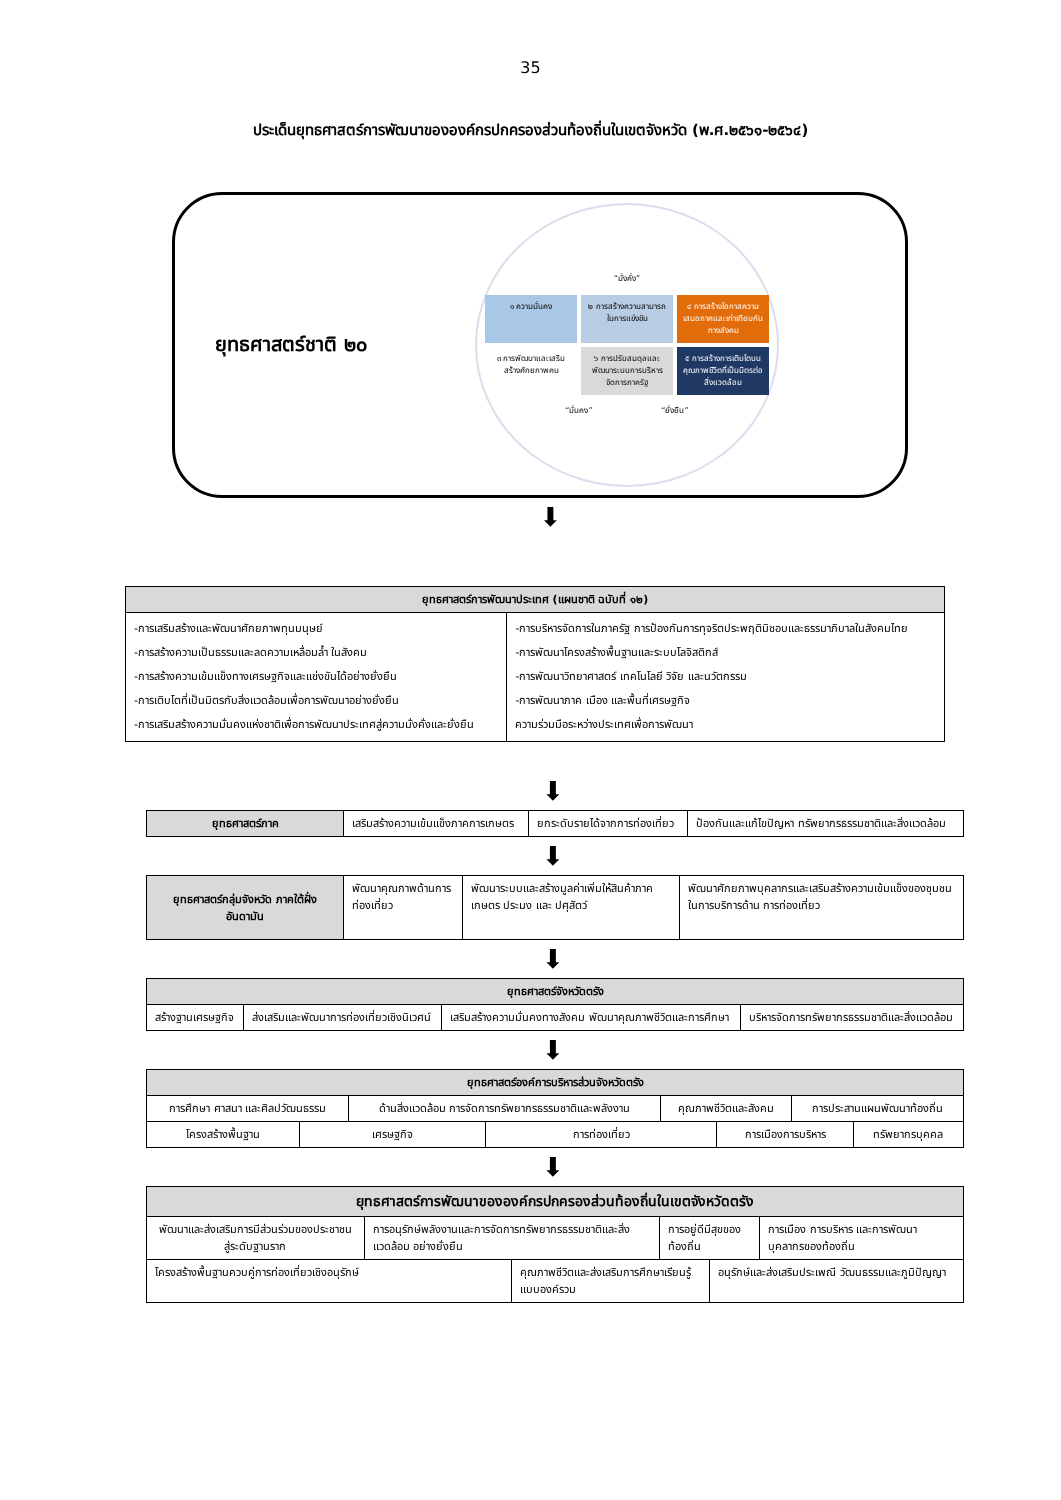35
ประเด็นยุทธศาสตร์การพัฒนาขององค์กรปกครองส่วนท้องถิ่นในเขตจังหวัด (พ.ศ.๒๕๖๑-๒๕๖๔)
ยุทธศาสตร์ชาติ ๒๐
“มั่งคั่ง”
๑ ความมั่นคง
๒ การสร้างความสามารถในการแข่งขัน
๔ การสร้างโอกาสความเสมอภาคและเท่าเทียมกันทางสังคม
๓ การพัฒนาและเสริมสร้างศักยภาพคน
๖ การปรับสมดุลและพัฒนาระบบการบริหารจัดการภาครัฐ
๕ การสร้างการเติบโตบนคุณภาพชีวิตที่เป็นมิตรต่อสิ่งแวดล้อม
“มั่นคง”
“ยั่งยืน”
⬇
| ยุทธศาสตร์การพัฒนาประเทศ (แผนชาติ ฉบับที่ ๑๒) | |
| --- | --- |
| -การเสริมสร้างและพัฒนาศักยภาพทุนมนุษย์ -การสร้างความเป็นธรรมและลดความเหลื่อมล้ำ ในสังคม -การสร้างความเข้มแข็งทางเศรษฐกิจและแข่งขันได้อย่างยั่งยืน -การเติบโตที่เป็นมิตรกับสิ่งแวดล้อมเพื่อการพัฒนาอย่างยั่งยืน -การเสริมสร้างความมั่นคงแห่งชาติเพื่อการพัฒนาประเทศสู่ความมั่งคั่งและยั่งยืน | -การบริหารจัดการในภาครัฐ การป้องกันการทุจริตประพฤติมิชอบและธรรมาภิบาลในสังคมไทย -การพัฒนาโครงสร้างพื้นฐานและระบบโลจิสติกส์ -การพัฒนาวิทยาศาสตร์ เทคโนโลยี วิจัย และนวัตกรรม -การพัฒนาภาค เมือง และพื้นที่เศรษฐกิจ ความร่วมมือระหว่างประเทศเพื่อการพัฒนา |
⬇
| ยุทธศาสตร์ภาค | เสริมสร้างความเข้มแข็งภาคการเกษตร | ยกระดับรายได้จากการท่องเที่ยว | ป้องกันและแก้ไขปัญหา ทรัพยากรธรรมชาติและสิ่งแวดล้อม |
⬇
| ยุทธศาสตร์กลุ่มจังหวัด ภาคใต้ฝั่งอันดามัน | พัฒนาคุณภาพด้านการท่องเที่ยว | พัฒนาระบบและสร้างมูลค่าเพิ่มให้สินค้าภาคเกษตร ประมง และ ปศุสัตว์ | พัฒนาศักยภาพบุคลากรและเสริมสร้างความเข้มแข็งของชุมชน ในการบริการด้าน การท่องเที่ยว |
⬇
| ยุทธศาสตร์จังหวัดตรัง | | | |
| --- | --- | --- | --- |
| สร้างฐานเศรษฐกิจ | ส่งเสริมและพัฒนาการท่องเที่ยวเชิงนิเวศน์ | เสริมสร้างความมั่นคงทางสังคม พัฒนาคุณภาพชีวิตและการศึกษา | บริหารจัดการทรัพยากรธรรมชาติและสิ่งแวดล้อม |
⬇
| ยุทธศาสตร์องค์การบริหารส่วนจังหวัดตรัง | | | | | | | |
| --- | --- | --- | --- | --- | --- | --- | --- |
| การศึกษา ศาสนา และศิลปวัฒนธรรม | | ด้านสิ่งแวดล้อม การจัดการทรัพยากรธรรมชาติและพลังงาน | | คุณภาพชีวิตและสังคม | | การประสานแผนพัฒนาท้องถิ่น | |
| โครงสร้างพื้นฐาน | เศรษฐกิจ | | การท่องเที่ยว | | การเมืองการบริหาร | | ทรัพยากรบุคคล |
⬇
| ยุทธศาสตร์การพัฒนาขององค์กรปกครองส่วนท้องถิ่นในเขตจังหวัดตรัง | | | | | |
| --- | --- | --- | --- | --- | --- |
| พัฒนาและส่งเสริมการมีส่วนร่วมของประชาชน สู่ระดับฐานราก | การอนุรักษ์พลังงานและการจัดการทรัพยากรธรรมชาติและสิ่งแวดล้อม อย่างยั่งยืน | | การอยู่ดีมีสุขของท้องถิ่น | | การเมือง การบริหาร และการพัฒนา บุคลากรของท้องถิ่น |
| โครงสร้างพื้นฐานควบคู่การท่องเที่ยวเชิงอนุรักษ์ | | คุณภาพชีวิตและส่งเสริมการศึกษาเรียนรู้แบบองค์รวม | | อนุรักษ์และส่งเสริมประเพณี วัฒนธรรมและภูมิปัญญา | |